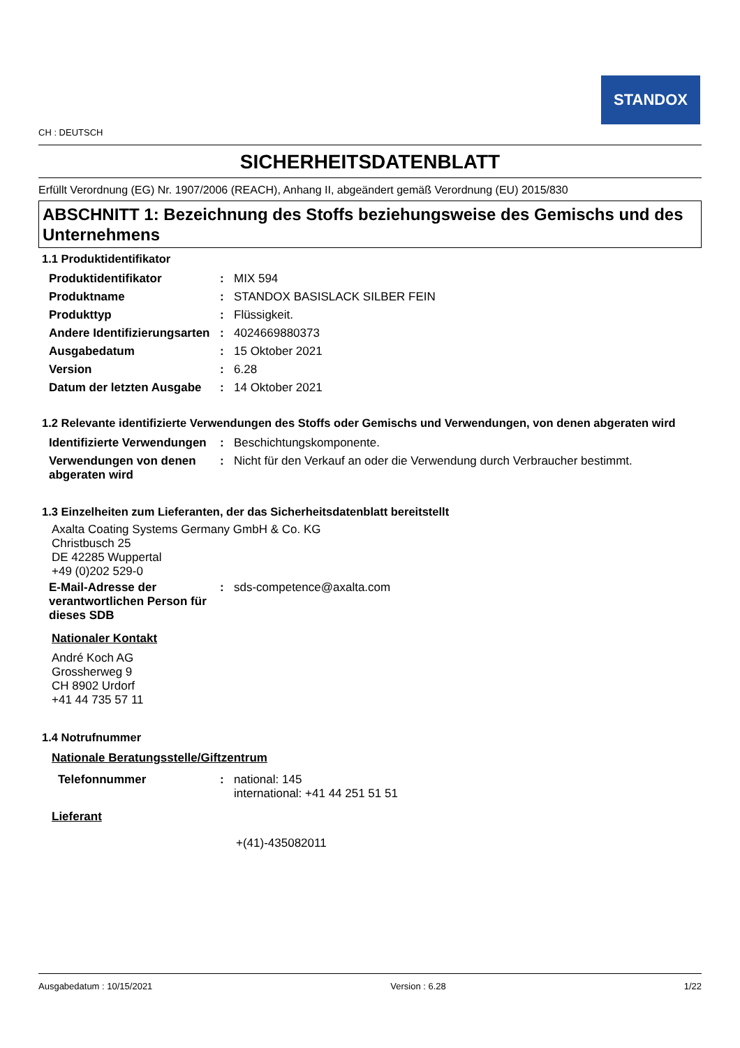STANDOX
CH : DEUTSCH
SICHERHEITSDATENBLATT
Erfüllt Verordnung (EG) Nr. 1907/2006 (REACH), Anhang II, abgeändert gemäß Verordnung (EU) 2015/830
ABSCHNITT 1: Bezeichnung des Stoffs beziehungsweise des Gemischs und des Unternehmens
1.1 Produktidentifikator
| Produktidentifikator | : | MIX 594 |
| Produktname | : | STANDOX BASISLACK SILBER FEIN |
| Produkttyp | : | Flüssigkeit. |
| Andere Identifizierungsarten | : | 4024669880373 |
| Ausgabedatum | : | 15 Oktober 2021 |
| Version | : | 6.28 |
| Datum der letzten Ausgabe | : | 14 Oktober 2021 |
1.2 Relevante identifizierte Verwendungen des Stoffs oder Gemischs und Verwendungen, von denen abgeraten wird
| Identifizierte Verwendungen | : | Beschichtungskomponente. |
| Verwendungen von denen abgeraten wird | : | Nicht für den Verkauf an oder die Verwendung durch Verbraucher bestimmt. |
1.3 Einzelheiten zum Lieferanten, der das Sicherheitsdatenblatt bereitstellt
Axalta Coating Systems Germany GmbH & Co. KG
Christbusch 25
DE 42285 Wuppertal
+49 (0)202 529-0
| E-Mail-Adresse der verantwortlichen Person für dieses SDB | : | sds-competence@axalta.com |
Nationaler Kontakt
André Koch AG
Grossherweg 9
CH 8902 Urdorf
+41 44 735 57 11
1.4 Notrufnummer
Nationale Beratungsstelle/Giftzentrum
| Telefonnummer | : | national: 145 international: +41 44 251 51 51 |
Lieferant
+(41)-435082011
Ausgabedatum : 10/15/2021 Version : 6.28 1/22